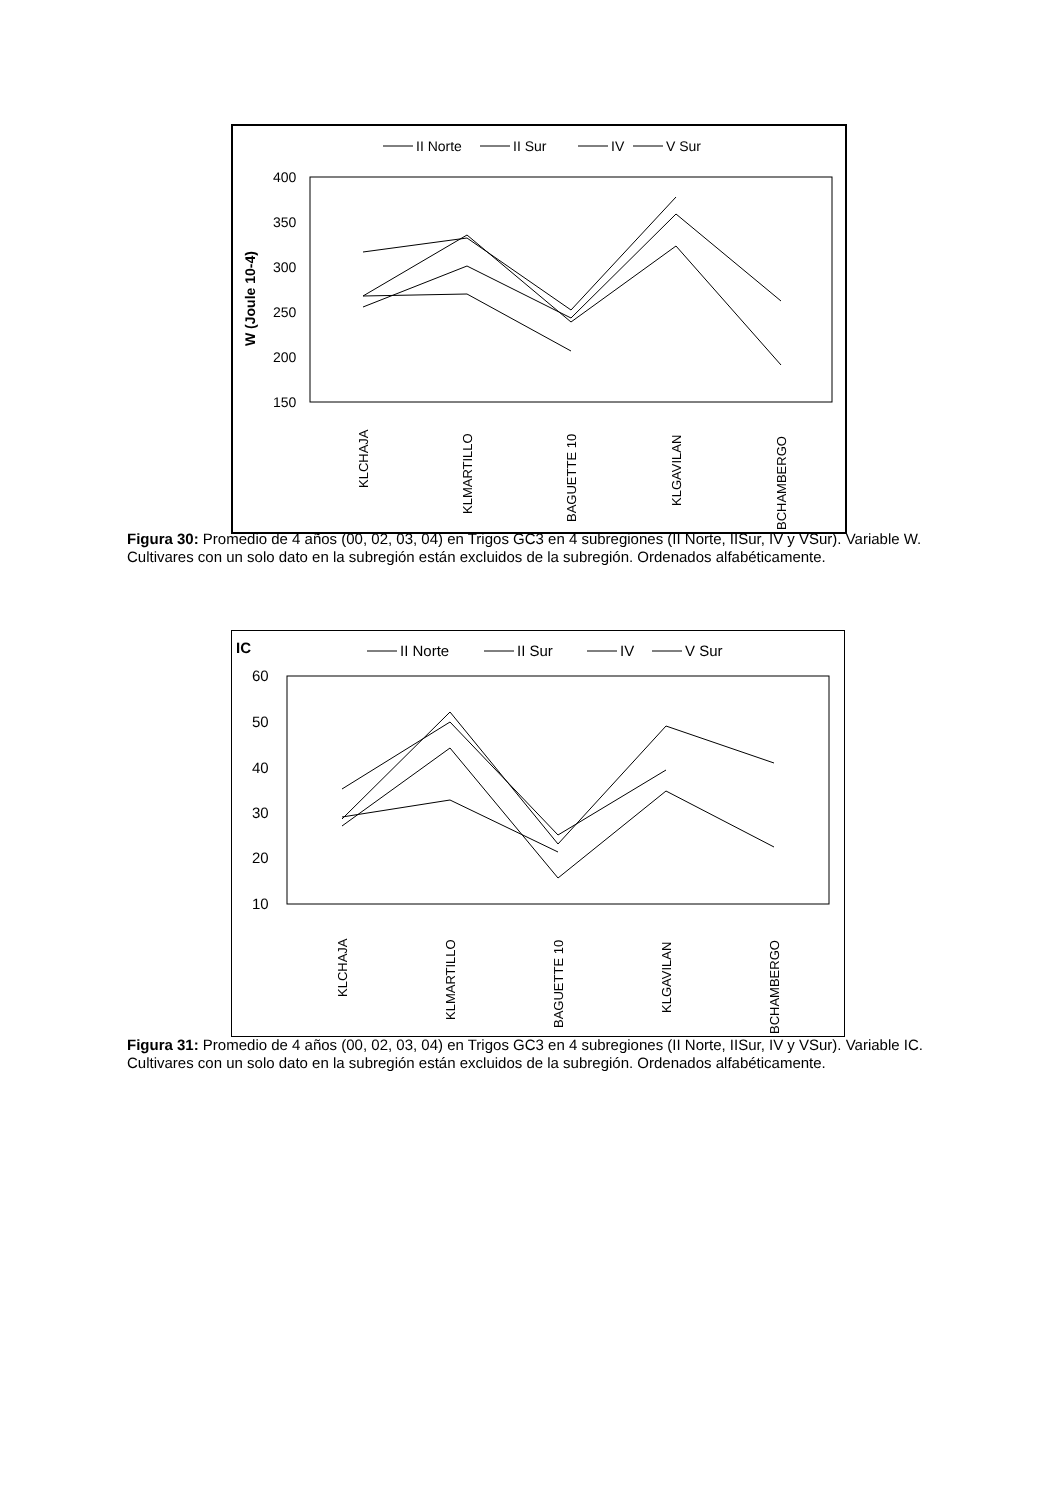II Norte
II Sur
IV
V Sur
400
350
300
250
200
150
W (Joule 10-4)
KLCHAJA
KLMARTILLO
BAGUETTE 10
KLGAVILAN
BCHAMBERGO
Figura 30: Promedio de 4 años (00, 02, 03, 04) en Trigos GC3 en 4 subregiones (II Norte, IISur, IV y VSur). Variable W. Cultivares con un solo dato en la subregión están excluidos de la subregión. Ordenados alfabéticamente.
IC
II Norte
II Sur
IV
V Sur
60
50
40
30
20
10
KLCHAJA
KLMARTILLO
BAGUETTE 10
KLGAVILAN
BCHAMBERGO
Figura 31: Promedio de 4 años (00, 02, 03, 04) en Trigos GC3 en 4 subregiones (II Norte, IISur, IV y VSur). Variable IC. Cultivares con un solo dato en la subregión están excluidos de la subregión. Ordenados alfabéticamente.